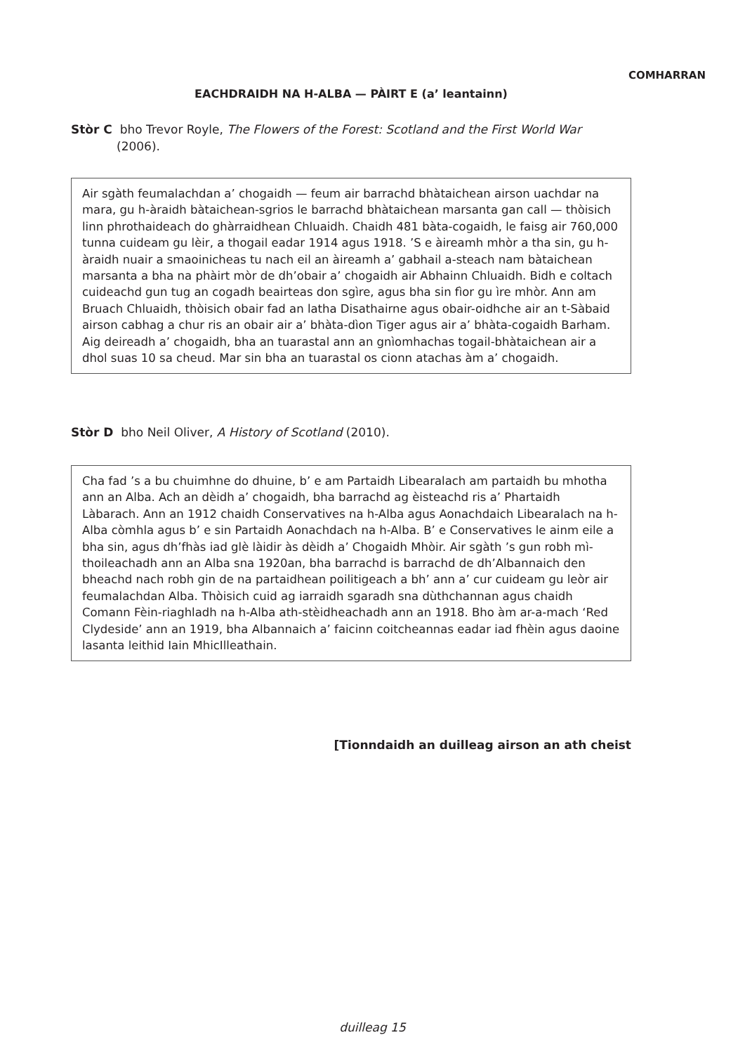COMHARRAN
EACHDRAIDH NA H-ALBA — PÀIRT E (a’ leantainn)
Stòr C bho Trevor Royle, The Flowers of the Forest: Scotland and the First World War
(2006).
Air sgàth feumalachdan a’ chogaidh — feum air barrachd bhàtaichean airson uachdar na mara, gu h-àraidh bàtaichean-sgrios le barrachd bhàtaichean marsanta gan call — thòisich linn phrothaideach do ghàrraidhean Chluaidh. Chaidh 481 bàta-cogaidh, le faisg air 760,000 tunna cuideam gu lèir, a thogail eadar 1914 agus 1918. ’S e àireamh mhòr a tha sin, gu h-àraidh nuair a smaoinicheas tu nach eil an àireamh a’ gabhail a-steach nam bàtaichean marsanta a bha na phàirt mòr de dh’obair a’ chogaidh air Abhainn Chluaidh. Bidh e coltach cuideachd gun tug an cogadh beairteas don sgìre, agus bha sin fìor gu ìre mhòr. Ann am Bruach Chluaidh, thòisich obair fad an latha Disathairne agus obair-oidhche air an t-Sàbaid airson cabhag a chur ris an obair air a’ bhàta-dìon Tiger agus air a’ bhàta-cogaidh Barham. Aig deireadh a’ chogaidh, bha an tuarastal ann an gnìomhachas togail-bhàtaichean air a dhol suas 10 sa cheud. Mar sin bha an tuarastal os cionn atachas àm a’ chogaidh.
Stòr D bho Neil Oliver, A History of Scotland (2010).
Cha fad ’s a bu chuimhne do dhuine, b’ e am Partaidh Libearalach am partaidh bu mhotha ann an Alba. Ach an dèidh a’ chogaidh, bha barrachd ag èisteachd ris a’ Phartaidh Làbarach. Ann an 1912 chaidh Conservatives na h-Alba agus Aonachdaich Libearalach na h-Alba còmhla agus b’ e sin Partaidh Aonachdach na h-Alba. B’ e Conservatives le ainm eile a bha sin, agus dh’fhàs iad glè làidir às dèidh a’ Chogaidh Mhòir. Air sgàth ’s gun robh mì-thoileachadh ann an Alba sna 1920an, bha barrachd is barrachd de dh’Albannaich den bheachd nach robh gin de na partaidhean poilitigeach a bh’ ann a’ cur cuideam gu leòr air feumalachdan Alba. Thòisich cuid ag iarraidh sgaradh sna dùthchannan agus chaidh Comann Fèin-riaghladh na h-Alba ath-stèidheachadh ann an 1918. Bho àm ar-a-mach ‘Red Clydeside’ ann an 1919, bha Albannaich a’ faicinn coitcheannas eadar iad fhèin agus daoine lasanta leithid Iain MhicIlleathain.
[Tionndaidh an duilleag airson an ath cheist
duilleag 15